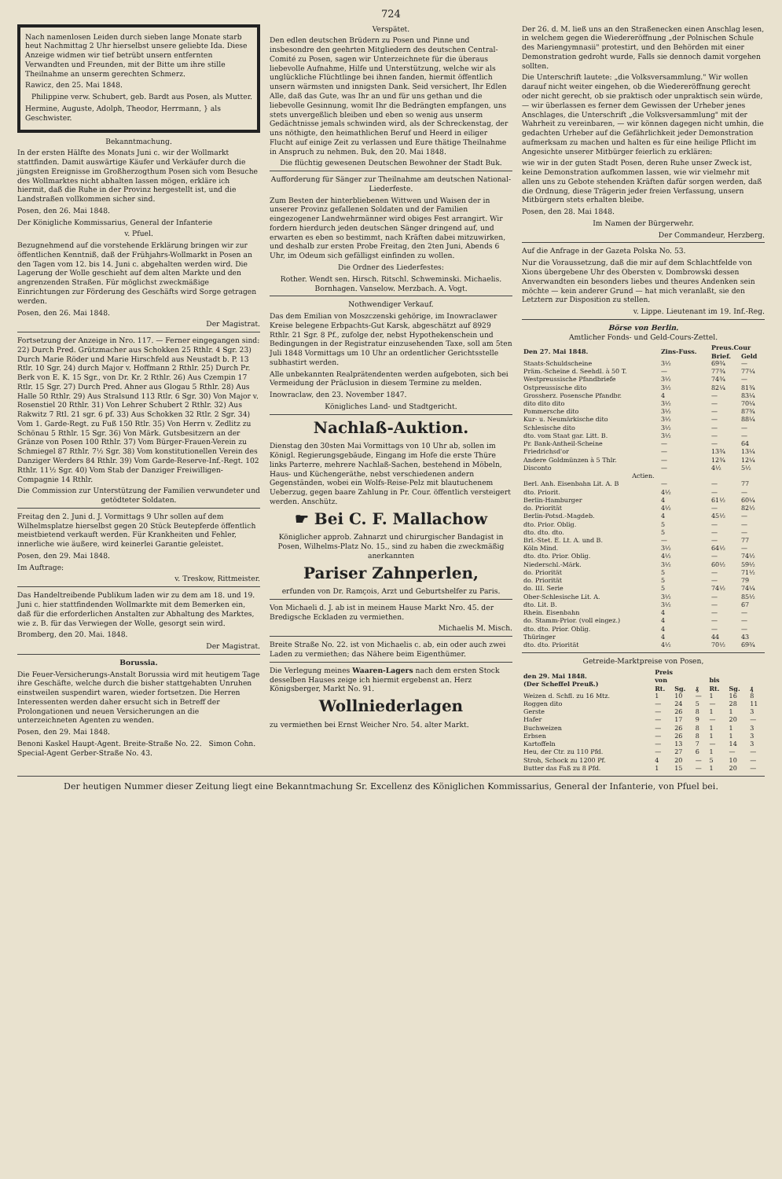724
Nach namenlosen Leiden durch sieben lange Monate starb heut Nachmittag 2 Uhr hierselbst unsere geliebte Ida. Diese Anzeige widmen wir tief betrübt unsern entfernten Verwandten und Freunden, mit der Bitte um ihre stille Theilnahme an unserm gerechten Schmerz.
Rawicz, den 25. Mai 1848.
Philippine verw. Schubert, geb. Bardt aus Posen, als Mutter.
Hermine, Auguste, Adolph, Theodor, Herrmann, } als Geschwister.
Bekanntmachung.
In der ersten Hälfte des Monats Juni c. wir der Wollmarkt stattfinden. Damit auswärtige Käufer und Verkäufer durch die jüngsten Ereignisse im Großherzogthum Posen sich vom Besuche des Wollmarktes nicht abhalten lassen mögen, erkläre ich hiermit, daß die Ruhe in der Provinz hergestellt ist, und die Landstraßen vollkommen sicher sind.
Posen, den 26. Mai 1848.
Der Königliche Kommissarius, General der Infanterie
v. Pfuel.
Bezugnehmend auf die vorstehende Erklärung bringen wir zur öffentlichen Kenntniß, daß der Frühjahrs-Wollmarkt in Posen an den Tagen vom 12. bis 14. Juni c. abgehalten werden wird. Die Lagerung der Wolle geschieht auf dem alten Markte und den angrenzenden Straßen. Für möglichst zweckmäßige Einrichtungen zur Förderung des Geschäfts wird Sorge getragen werden.
Posen, den 26. Mai 1848.
Der Magistrat.
Fortsetzung der Anzeige in Nro. 117. — Ferner eingegangen sind: 22) Durch Pred. Grützmacher aus Schokken 25 Rthlr. 4 Sgr. 23) Durch Marie Röder und Marie Hirschfeld aus Neustadt b. P. 13 Rtlr. 10 Sgr. 24) durch Major v. Hoffmann 2 Rthlr. 25) Durch Pr. Berk von E. K. 15 Sgr., von Dr. Kr. 2 Rthlr. 26) Aus Czempin 17 Rtlr. 15 Sgr. 27) Durch Pred. Ahner aus Glogau 5 Rthlr. 28) Aus Halle 50 Rthlr. 29) Aus Stralsund 113 Rtlr. 6 Sgr. 30) Von Major v. Rosenstiel 20 Rthlr. 31) Von Lehrer Schubert 2 Rthlr. 32) Aus Rakwitz 7 Rtl. 21 sgr. 6 pf. 33) Aus Schokken 32 Rtlr. 2 Sgr. 34) Vom 1. Garde-Regt. zu Fuß 150 Rtlr. 35) Von Herrn v. Zedlitz zu Schönau 5 Rthlr. 15 Sgr. 36) Von Märk. Gutsbesitzern an der Gränze von Posen 100 Rthlr. 37) Vom Bürger-Frauen-Verein zu Schmiegel 87 Rthlr. 7½ Sgr. 38) Vom konstitutionellen Verein des Danziger Werders 84 Rthlr. 39) Vom Garde-Reserve-Inf.-Regt. 102 Rthlr. 11½ Sgr. 40) Vom Stab der Danziger Freiwilligen-Compagnie 14 Rthlr.
Die Commission zur Unterstützung der Familien verwundeter und getödteter Soldaten.
Freitag den 2. Juni d. J. Vormittags 9 Uhr sollen auf dem Wilhelmsplatze hierselbst gegen 20 Stück Beutepferde öffentlich meistbietend verkauft werden. Für Krankheiten und Fehler, innerliche wie äußere, wird keinerlei Garantie geleistet.
Posen, den 29. Mai 1848.
Im Auftrage:
v. Treskow, Rittmeister.
Das Handeltreibende Publikum laden wir zu dem am 18. und 19. Juni c. hier stattfindenden Wollmarkte mit dem Bemerken ein, daß für die erforderlichen Anstalten zur Abhaltung des Marktes, wie z. B. für das Verwiegen der Wolle, gesorgt sein wird.
Bromberg, den 20. Mai. 1848.
Der Magistrat.
Borussia.
Die Feuer-Versicherungs-Anstalt Borussia wird mit heutigem Tage ihre Geschäfte, welche durch die bisher stattgehabten Unruhen einstweilen suspendirt waren, wieder fortsetzen. Die Herren Interessenten werden daher ersucht sich in Betreff der Prolongationen und neuen Versicherungen an die unterzeichneten Agenten zu wenden.
Posen, den 29. Mai 1848.
Benoni Kaskel Haupt-Agent. Breite-Straße No. 22. Simon Cohn. Special-Agent Gerber-Straße No. 43.
Verspätet.
Den edlen deutschen Brüdern zu Posen und Pinne und insbesondre den geehrten Mitgliedern des deutschen Central-Comité zu Posen, sagen wir Unterzeichnete für die überaus liebevolle Aufnahme, Hilfe und Unterstützung, welche wir als unglückliche Flüchtlinge bei ihnen fanden, hiermit öffentlich unsern wärmsten und innigsten Dank. Seid versichert, Ihr Edlen Alle, daß das Gute, was Ihr an und für uns gethan und die liebevolle Gesinnung, womit Ihr die Bedrängten empfangen, uns stets unvergeßlich bleiben und eben so wenig aus unserm Gedächtnisse jemals schwinden wird, als der Schreckenstag, der uns nöthigte, den heimathlichen Beruf und Heerd in eiliger Flucht auf einige Zeit zu verlassen und Eure thätige Theilnahme in Anspruch zu nehmen. Buk, den 20. Mai 1848.
Die flüchtig gewesenen Deutschen Bewohner der Stadt Buk.
Aufforderung für Sänger zur Theilnahme am deutschen National-Liederfeste.
Zum Besten der hinterbliebenen Wittwen und Waisen der in unserer Provinz gefallenen Soldaten und der Familien eingezogener Landwehrmänner wird obiges Fest arrangirt. Wir fordern hierdurch jeden deutschen Sänger dringend auf, und erwarten es eben so bestimmt, nach Kräften dabei mitzuwirken, und deshalb zur ersten Probe Freitag, den 2ten Juni, Abends 6 Uhr, im Odeum sich gefälligst einfinden zu wollen.
Die Ordner des Liederfestes:
Rother. Wendt sen. Hirsch. Ritschl. Schweminski. Michaelis. Bornhagen. Vanselow. Merzbach. A. Vogt.
Nothwendiger Verkauf.
Das dem Emilian von Moszczenski gehörige, im Inowraclawer Kreise belegene Erbpachts-Gut Karsk, abgeschätzt auf 8929 Rthlr. 21 Sgr. 8 Pf., zufolge der, nebst Hypothekenschein und Bedingungen in der Registratur einzusehenden Taxe, soll am 5ten Juli 1848 Vormittags um 10 Uhr an ordentlicher Gerichtsstelle subhastirt werden.
Alle unbekannten Realprätendenten werden aufgeboten, sich bei Vermeidung der Präclusion in diesem Termine zu melden.
Inowraclaw, den 23. November 1847.
Königliches Land- und Stadtgericht.
Nachlaß-Auktion.
Dienstag den 30sten Mai Vormittags von 10 Uhr ab, sollen im Königl. Regierungsgebäude, Eingang im Hofe die erste Thüre links Parterre, mehrere Nachlaß-Sachen, bestehend in Möbeln, Haus- und Küchengeräthe, nebst verschiedenen andern Gegenständen, wobei ein Wolfs-Reise-Pelz mit blautuchenem Ueberzug, gegen baare Zahlung in Pr. Cour. öffentlich versteigert werden. Anschütz.
☛ Bei C. F. Mallachow
Königlicher approb. Zahnarzt und chirurgischer Bandagist in Posen, Wilhelms-Platz No. 15., sind zu haben die zweckmäßig anerkannten
Pariser Zahnperlen,
erfunden von Dr. Ramçois, Arzt und Geburtshelfer zu Paris.
Von Michaeli d. J. ab ist in meinem Hause Markt Nro. 45. der Bredigsche Eckladen zu vermiethen.
Michaelis M. Misch.
Breite Straße No. 22. ist von Michaelis c. ab, ein oder auch zwei Laden zu vermiethen; das Nähere beim Eigenthümer.
Die Verlegung meines Waaren-Lagers nach dem ersten Stock desselben Hauses zeige ich hiermit ergebenst an. Herz Königsberger, Markt No. 91.
Wollniederlagen
zu vermiethen bei Ernst Weicher Nro. 54. alter Markt.
Der 26. d. M. ließ uns an den Straßenecken einen Anschlag lesen, in welchem gegen die Wiedereröffnung „der Polnischen Schule des Mariengymnasii" protestirt, und den Behörden mit einer Demonstration gedroht wurde, Falls sie dennoch damit vorgehen sollten.
Die Unterschrift lautete: „die Volksversammlung." Wir wollen darauf nicht weiter eingehen, ob die Wiedereröffnung gerecht oder nicht gerecht, ob sie praktisch oder unpraktisch sein würde, — wir überlassen es ferner dem Gewissen der Urheber jenes Anschlages, die Unterschrift „die Volksversammlung" mit der Wahrheit zu vereinbaren, — wir können dagegen nicht umhin, die gedachten Urheber auf die Gefährlichkeit jeder Demonstration aufmerksam zu machen und halten es für eine heilige Pflicht im Angesichte unserer Mitbürger feierlich zu erklären:
wie wir in der guten Stadt Posen, deren Ruhe unser Zweck ist, keine Demonstration aufkommen lassen, wie wir vielmehr mit allen uns zu Gebote stehenden Kräften dafür sorgen werden, daß die Ordnung, diese Trägerin jeder freien Verfassung, unsern Mitbürgern stets erhalten bleibe.
Posen, den 28. Mai 1848.
Im Namen der Bürgerwehr.
Der Commandeur, Herzberg.
Auf die Anfrage in der Gazeta Polska No. 53.
Nur die Voraussetzung, daß die mir auf dem Schlachtfelde von Xions übergebene Uhr des Obersten v. Dombrowski dessen Anverwandten ein besonders liebes und theures Andenken sein möchte — kein anderer Grund — hat mich veranlaßt, sie den Letztern zur Disposition zu stellen.
v. Lippe. Lieutenant im 19. Inf.-Reg.
Börse von Berlin.
Amtlicher Fonds- und Geld-Cours-Zettel.
| Den 27. Mai 1848. | Zins-Fuss. | Preus.Cour | |
| --- | --- | --- | --- |
| | | Brief. | Geld |
| Staats-Schuldscheine | 3½ | 69¾ | — |
| Präm.-Scheine d. Seehdl. à 50 T. | — | 77¾ | 77¼ |
| Westpreussische Pfandbriefe | 3½ | 74¾ | — |
| Ostpreussische dito | 3½ | 82¼ | 81¾ |
| Grossherz. Posensche Pfandbr. | 4 | — | 83¼ |
| dito dito dito | 3½ | — | 70¼ |
| Pommersche dito | 3½ | — | 87¾ |
| Kur- u. Neumärkische dito | 3½ | — | 88¼ |
| Schlesische dito | 3½ | — | — |
| dto. vom Staat gar. Litt. B. | 3½ | — | — |
| Pr. Bank-Antheil-Scheine | — | — | 64 |
| Friedrichsd'or | — | 13¾ | 13¼ |
| Andere Goldmünzen à 5 Thlr. | — | 12¾ | 12¼ |
| Disconto | — | 4½ | 5½ |
| Actien. | | | |
| Berl. Anh. Eisenbahn Lit. A. B | — | — | 77 |
| dto. Priorit. | 4½ | — | — |
| Berlin-Hamburger | 4 | 61½ | 60¼ |
| do. Priorität | 4½ | — | 82½ |
| Berlin-Potsd.-Magdeb. | 4 | 45½ | — |
| dto. Prior. Oblig. | 5 | — | — |
| dto. dto. dto. | 5 | — | — |
| Brl.-Stet. E. Lt. A. und B. | — | — | 77 |
| Köln Mind. | 3½ | 64½ | — |
| dto. dto. Prior. Oblig. | 4½ | — | 74½ |
| Niederschl.-Märk. | 3½ | 60½ | 59½ |
| do. Priorität | 5 | — | 71½ |
| do. Priorität | 5 | — | 79 |
| do. III. Serie | 5 | 74½ | 74¼ |
| Ober-Schlesische Lit. A. | 3½ | — | 85½ |
| dto. Lit. B. | 3½ | — | 67 |
| Rhein. Eisenbahn | 4 | — | — |
| do. Stamm-Prior. (voll eingez.) | 4 | — | — |
| dto. dto. Prior. Oblig. | 4 | — | — |
| Thüringer | 4 | 44 | 43 |
| dto. dto. Priorität | 4½ | 70½ | 69¾ |
Getreide-Marktpreise von Posen,
| den 29. Mai 1848. (Der Scheffel Preuß.) | Preis | | | | | |
| --- | --- | --- | --- | --- | --- | --- |
| | von | | | bis | | |
| | Rt. | Sg. | ₰ | Rt. | Sg. | ₰ |
| Weizen d. Schfl. zu 16 Mtz. | 1 | 10 | — | 1 | 16 | 8 |
| Roggen dito | — | 24 | 5 | — | 28 | 11 |
| Gerste | — | 26 | 8 | 1 | 1 | 3 |
| Hafer | — | 17 | 9 | — | 20 | — |
| Buchweizen | — | 26 | 8 | 1 | 1 | 3 |
| Erbsen | — | 26 | 8 | 1 | 1 | 3 |
| Kartoffeln | — | 13 | 7 | — | 14 | 3 |
| Heu, der Ctr. zu 110 Pfd. | — | 27 | 6 | 1 | — | — |
| Stroh, Schock zu 1200 Pf. | 4 | 20 | — | 5 | 10 | — |
| Butter das Faß zu 8 Pfd. | 1 | 15 | — | 1 | 20 | — |
Der heutigen Nummer dieser Zeitung liegt eine Bekanntmachung Sr. Excellenz des Königlichen Kommissarius, General der Infanterie, von Pfuel bei.